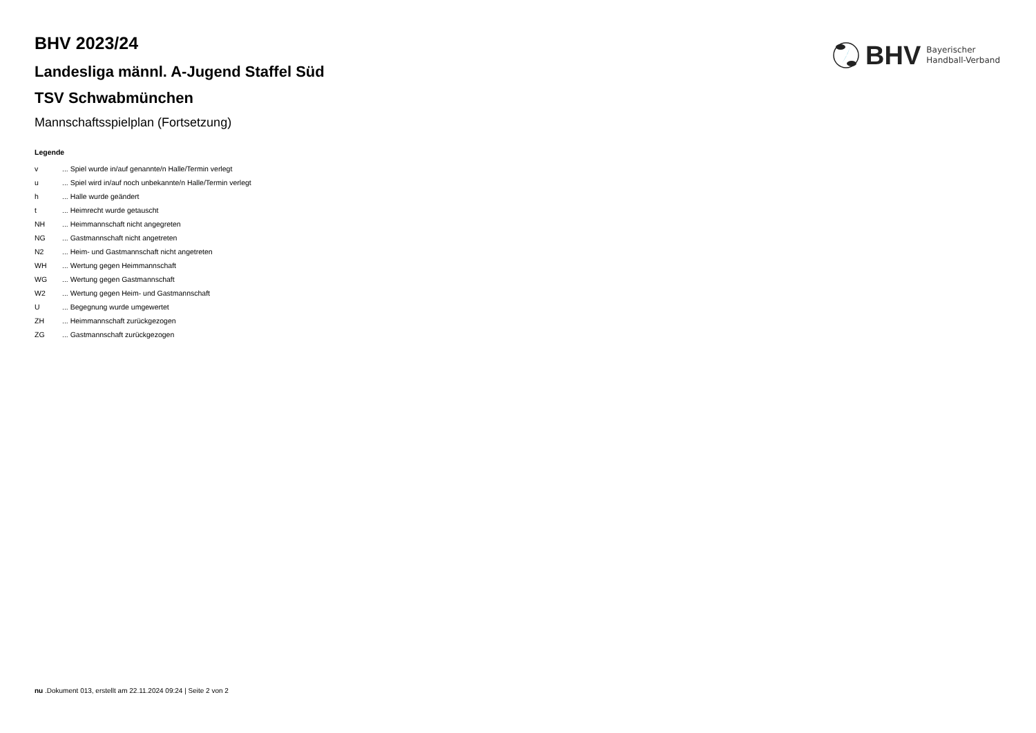BHV
Bayerischer
Handball-Verband
BHV 2023/24
Landesliga männl. A-Jugend Staffel Süd
TSV Schwabmünchen
Mannschaftsspielplan (Fortsetzung)
Legende
| v | ... Spiel wurde in/auf genannte/n Halle/Termin verlegt |
| u | ... Spiel wird in/auf noch unbekannte/n Halle/Termin verlegt |
| h | ... Halle wurde geändert |
| t | ... Heimrecht wurde getauscht |
| NH | ... Heimmannschaft nicht angegreten |
| NG | ... Gastmannschaft nicht angetreten |
| N2 | ... Heim- und Gastmannschaft nicht angetreten |
| WH | ... Wertung gegen Heimmannschaft |
| WG | ... Wertung gegen Gastmannschaft |
| W2 | ... Wertung gegen Heim- und Gastmannschaft |
| U | ... Begegnung wurde umgewertet |
| ZH | ... Heimmannschaft zurückgezogen |
| ZG | ... Gastmannschaft zurückgezogen |
nu .Dokument 013, erstellt am 22.11.2024 09:24 | Seite 2 von 2